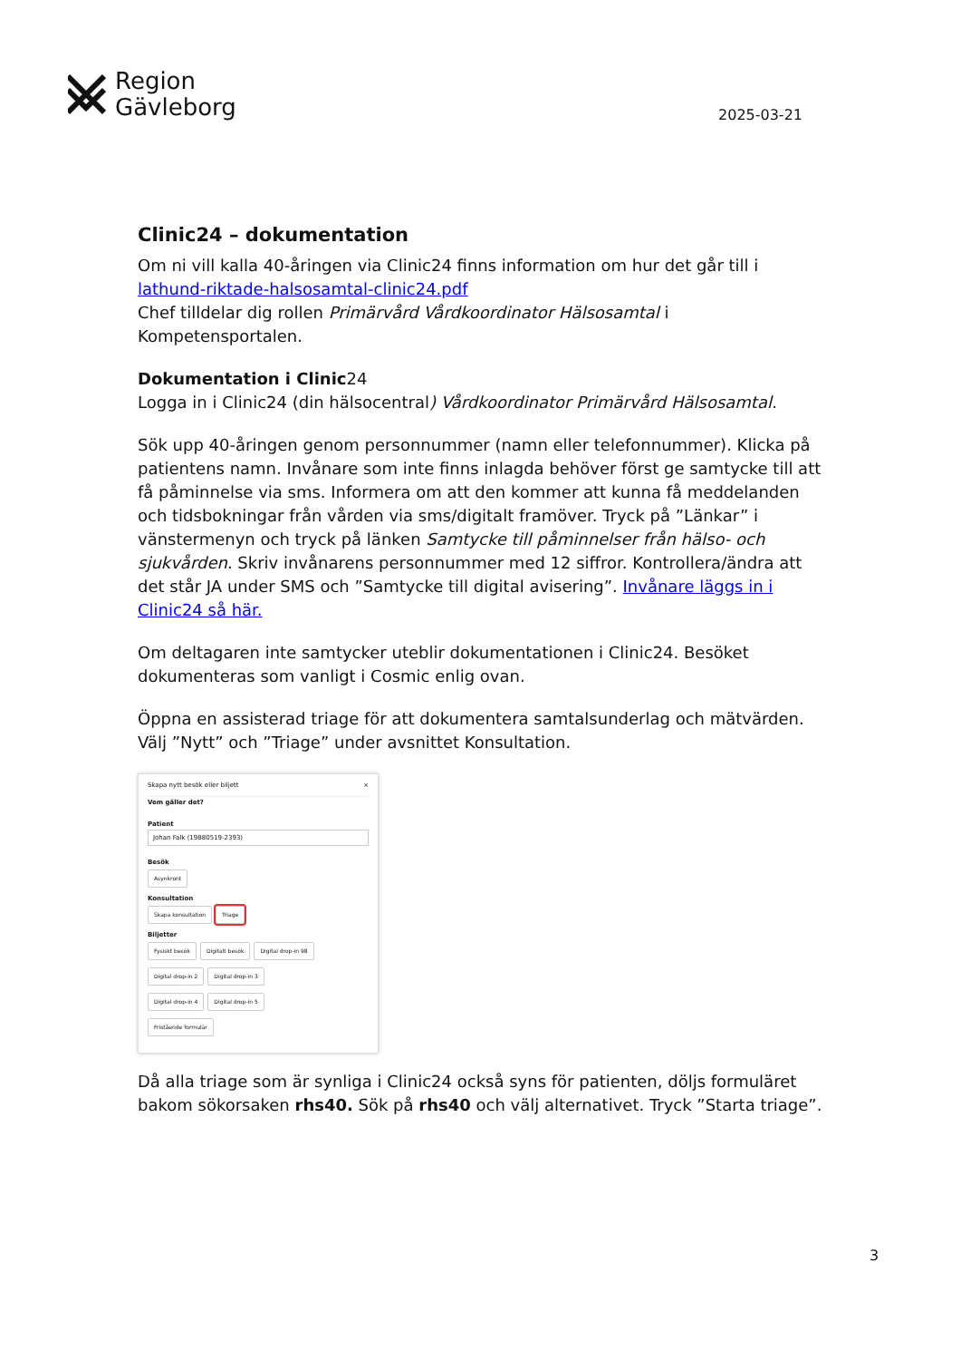Region
Gävleborg
2025-03-21
Clinic24 – dokumentation
Om ni vill kalla 40-åringen via Clinic24 finns information om hur det går till i lathund-riktade-halsosamtal-clinic24.pdf
Chef tilldelar dig rollen Primärvård Vårdkoordinator Hälsosamtal i Kompetensportalen.
Dokumentation i Clinic24
Logga in i Clinic24 (din hälsocentral) Vårdkoordinator Primärvård Hälsosamtal.
Sök upp 40-åringen genom personnummer (namn eller telefonnummer). Klicka på patientens namn. Invånare som inte finns inlagda behöver först ge samtycke till att få påminnelse via sms. Informera om att den kommer att kunna få meddelanden och tidsbokningar från vården via sms/digitalt framöver. Tryck på ”Länkar” i vänstermenyn och tryck på länken Samtycke till påminnelser från hälso- och sjukvården. Skriv invånarens personnummer med 12 siffror. Kontrollera/ändra att det står JA under SMS och ”Samtycke till digital avisering”. Invånare läggs in i Clinic24 så här.
Om deltagaren inte samtycker uteblir dokumentationen i Clinic24. Besöket dokumenteras som vanligt i Cosmic enlig ovan.
Öppna en assisterad triage för att dokumentera samtalsunderlag och mätvärden. Välj ”Nytt” och ”Triage” under avsnittet Konsultation.
Skapa nytt besök eller biljett ×
Vem gäller det?
Patient
Johan Falk (19880519-2393)
Besök
Asynkront
Konsultation
Skapa konsultation Triage
Biljetter
Fysiskt besök Digitalt besök Digital drop-in 98
Digital drop-in 2 Digital drop-in 3
Digital drop-in 4 Digital drop-in 5
Fristående formulär
Då alla triage som är synliga i Clinic24 också syns för patienten, döljs formuläret bakom sökorsaken rhs40. Sök på rhs40 och välj alternativet. Tryck ”Starta triage”.
3